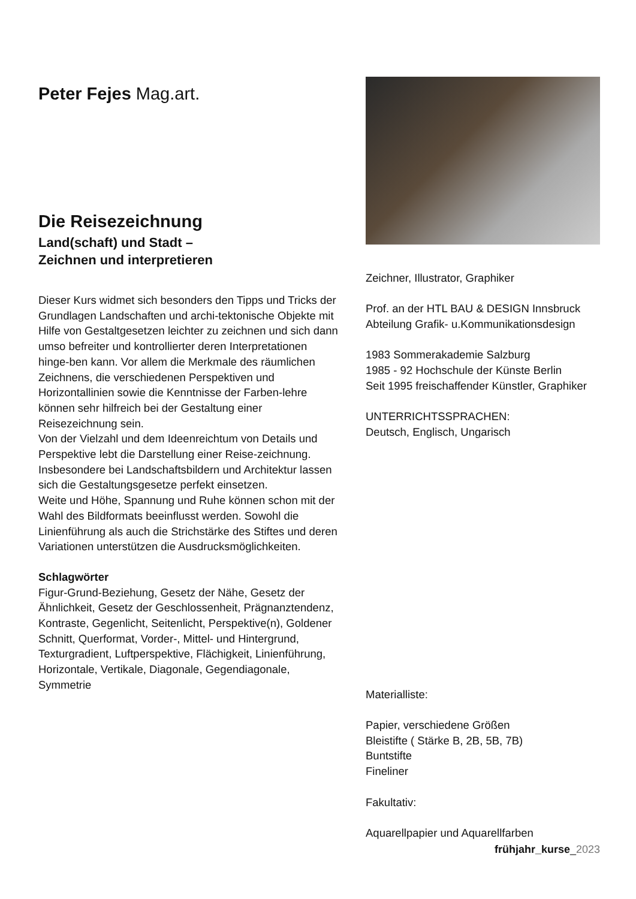Peter Fejes Mag.art.
Die Reisezeichnung
Land(schaft) und Stadt –
Zeichnen und interpretieren
Dieser Kurs widmet sich besonders den Tipps und Tricks der Grundlagen Landschaften und archi-tektonische Objekte mit Hilfe von Gestaltgesetzen leichter zu zeichnen und sich dann umso befreiter und kontrollierter deren Interpretationen hinge-ben kann. Vor allem die Merkmale des räumlichen Zeichnens, die verschiedenen Perspektiven und Horizontallinien sowie die Kenntnisse der Farben-lehre können sehr hilfreich bei der Gestaltung einer Reisezeichnung sein.
Von der Vielzahl und dem Ideenreichtum von Details und Perspektive lebt die Darstellung einer Reise-zeichnung. Insbesondere bei Landschaftsbildern und Architektur lassen sich die Gestaltungsgesetze perfekt einsetzen.
Weite und Höhe, Spannung und Ruhe können schon mit der Wahl des Bildformats beeinflusst werden. Sowohl die Linienführung als auch die Strichstärke des Stiftes und deren Variationen unterstützen die Ausdrucksmöglichkeiten.
Schlagwörter
Figur-Grund-Beziehung, Gesetz der Nähe, Gesetz der Ähnlichkeit, Gesetz der Geschlossenheit, Prägnanztendenz, Kontraste, Gegenlicht, Seitenlicht, Perspektive(n), Goldener Schnitt, Querformat, Vorder-, Mittel- und Hintergrund, Texturgradient, Luftperspektive, Flächigkeit, Linienführung, Horizontale, Vertikale, Diagonale, Gegendiagonale, Symmetrie
Zeichner, Illustrator, Graphiker
Prof. an der HTL BAU & DESIGN Innsbruck
Abteilung Grafik- u.Kommunikationsdesign
1983 Sommerakademie Salzburg
1985 - 92 Hochschule der Künste Berlin
Seit 1995 freischaffender Künstler, Graphiker
UNTERRICHTSSPRACHEN:
Deutsch, Englisch, Ungarisch
Materialliste:
Papier, verschiedene Größen
Bleistifte ( Stärke B, 2B, 5B, 7B)
Buntstifte
Fineliner
Fakultativ:
Aquarellpapier und Aquarellfarben
frühjahr_kurse_2023